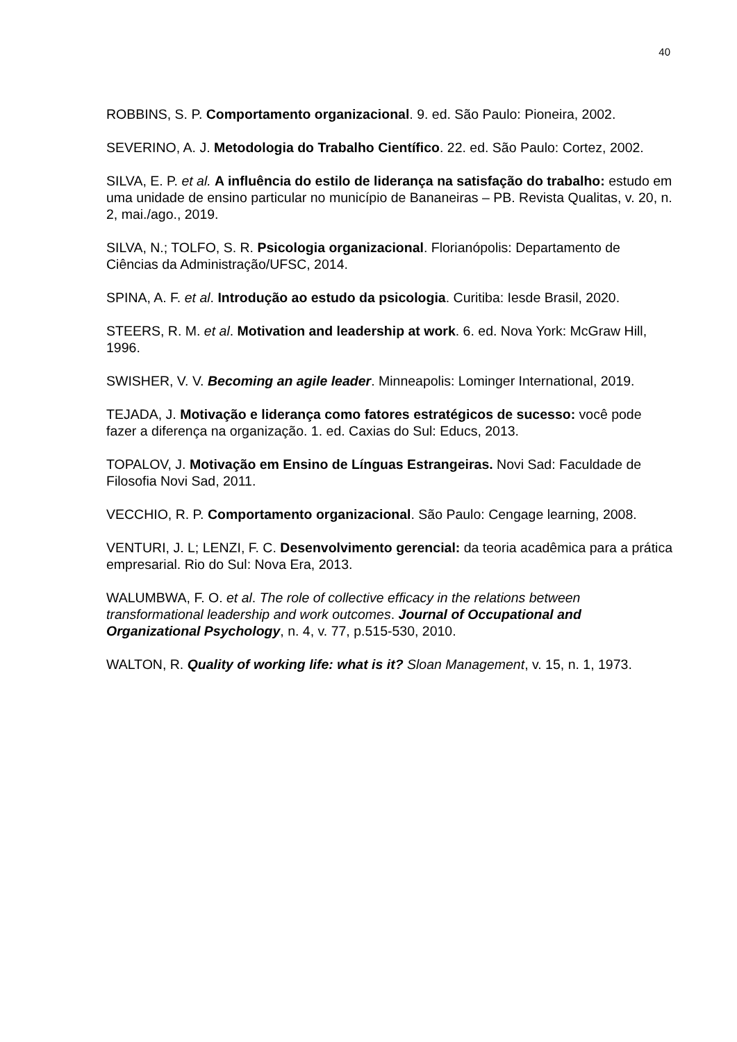40
ROBBINS, S. P. Comportamento organizacional. 9. ed. São Paulo: Pioneira, 2002.
SEVERINO, A. J. Metodologia do Trabalho Científico. 22. ed. São Paulo: Cortez, 2002.
SILVA, E. P. et al. A influência do estilo de liderança na satisfação do trabalho: estudo em uma unidade de ensino particular no município de Bananeiras – PB. Revista Qualitas, v. 20, n. 2, mai./ago., 2019.
SILVA, N.; TOLFO, S. R. Psicologia organizacional. Florianópolis: Departamento de Ciências da Administração/UFSC, 2014.
SPINA, A. F. et al. Introdução ao estudo da psicologia. Curitiba: Iesde Brasil, 2020.
STEERS, R. M. et al. Motivation and leadership at work. 6. ed. Nova York: McGraw Hill, 1996.
SWISHER, V. V. Becoming an agile leader. Minneapolis: Lominger International, 2019.
TEJADA, J. Motivação e liderança como fatores estratégicos de sucesso: você pode fazer a diferença na organização. 1. ed. Caxias do Sul: Educs, 2013.
TOPALOV, J. Motivação em Ensino de Línguas Estrangeiras. Novi Sad: Faculdade de Filosofia Novi Sad, 2011.
VECCHIO, R. P. Comportamento organizacional. São Paulo: Cengage learning, 2008.
VENTURI, J. L; LENZI, F. C. Desenvolvimento gerencial: da teoria acadêmica para a prática empresarial. Rio do Sul: Nova Era, 2013.
WALUMBWA, F. O. et al. The role of collective efficacy in the relations between transformational leadership and work outcomes. Journal of Occupational and Organizational Psychology, n. 4, v. 77, p.515-530, 2010.
WALTON, R. Quality of working life: what is it? Sloan Management, v. 15, n. 1, 1973.